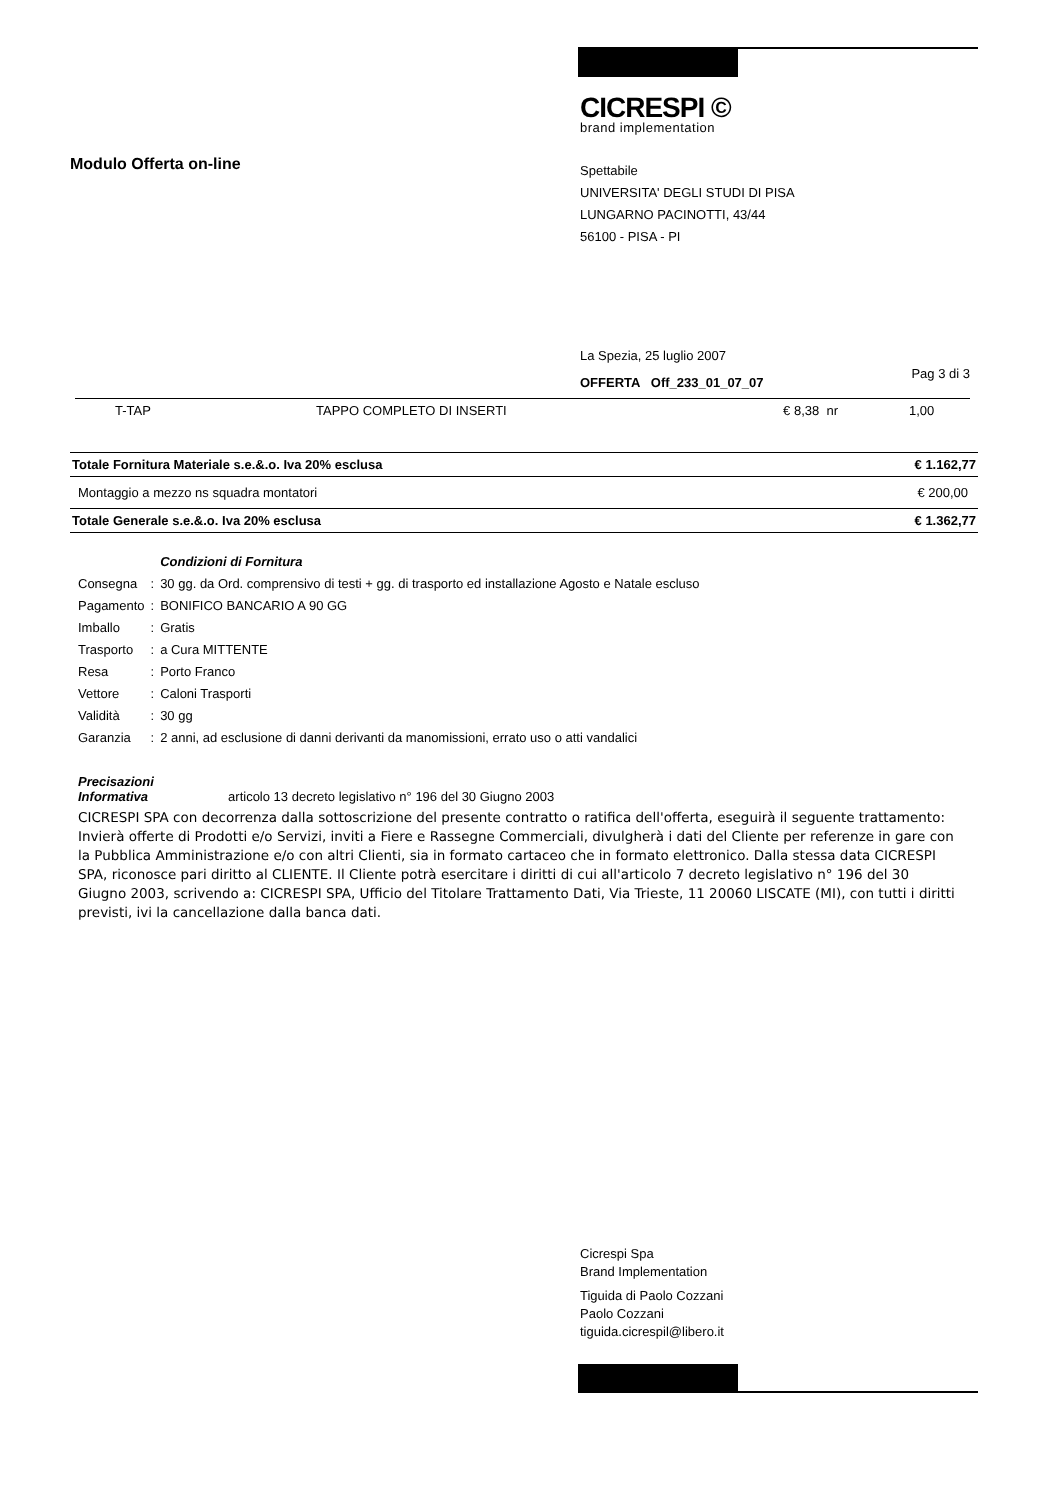Modulo Offerta on-line
CICRESPI ©
brand implementation
Spettabile
UNIVERSITA' DEGLI STUDI DI PISA
LUNGARNO PACINOTTI, 43/44
56100 - PISA - PI
La Spezia, 25 luglio 2007
OFFERTA Off_233_01_07_07
Pag 3 di 3
| T-TAP | TAPPO COMPLETO DI INSERTI | € 8,38 nr | 1,00 |
| Totale Fornitura Materiale s.e.&.o. Iva 20% esclusa | € 1.162,77 |
| Montaggio a mezzo ns squadra montatori | € 200,00 |
| Totale Generale s.e.&.o. Iva 20% esclusa | € 1.362,77 |
| | | Condizioni di Fornitura |
| Consegna | : | 30 gg. da Ord. comprensivo di testi + gg. di trasporto ed installazione Agosto e Natale escluso |
| Pagamento | : | BONIFICO BANCARIO A 90 GG |
| Imballo | : | Gratis |
| Trasporto | : | a Cura MITTENTE |
| Resa | : | Porto Franco |
| Vettore | : | Caloni Trasporti |
| Validità | : | 30 gg |
| Garanzia | : | 2 anni, ad esclusione di danni derivanti da manomissioni, errato uso o atti vandalici |
Precisazioni
Informativa articolo 13 decreto legislativo n° 196 del 30 Giugno 2003
CICRESPI SPA con decorrenza dalla sottoscrizione del presente contratto o ratifica dell'offerta, eseguirà il seguente trattamento: Invierà offerte di Prodotti e/o Servizi, inviti a Fiere e Rassegne Commerciali, divulgherà i dati del Cliente per referenze in gare con la Pubblica Amministrazione e/o con altri Clienti, sia in formato cartaceo che in formato elettronico. Dalla stessa data CICRESPI SPA, riconosce pari diritto al CLIENTE. Il Cliente potrà esercitare i diritti di cui all'articolo 7 decreto legislativo n° 196 del 30 Giugno 2003, scrivendo a: CICRESPI SPA, Ufficio del Titolare Trattamento Dati, Via Trieste, 11 20060 LISCATE (MI), con tutti i diritti previsti, ivi la cancellazione dalla banca dati.
Cicrespi Spa
Brand Implementation
Tiguida di Paolo Cozzani
Paolo Cozzani
tiguida.cicrespil@libero.it